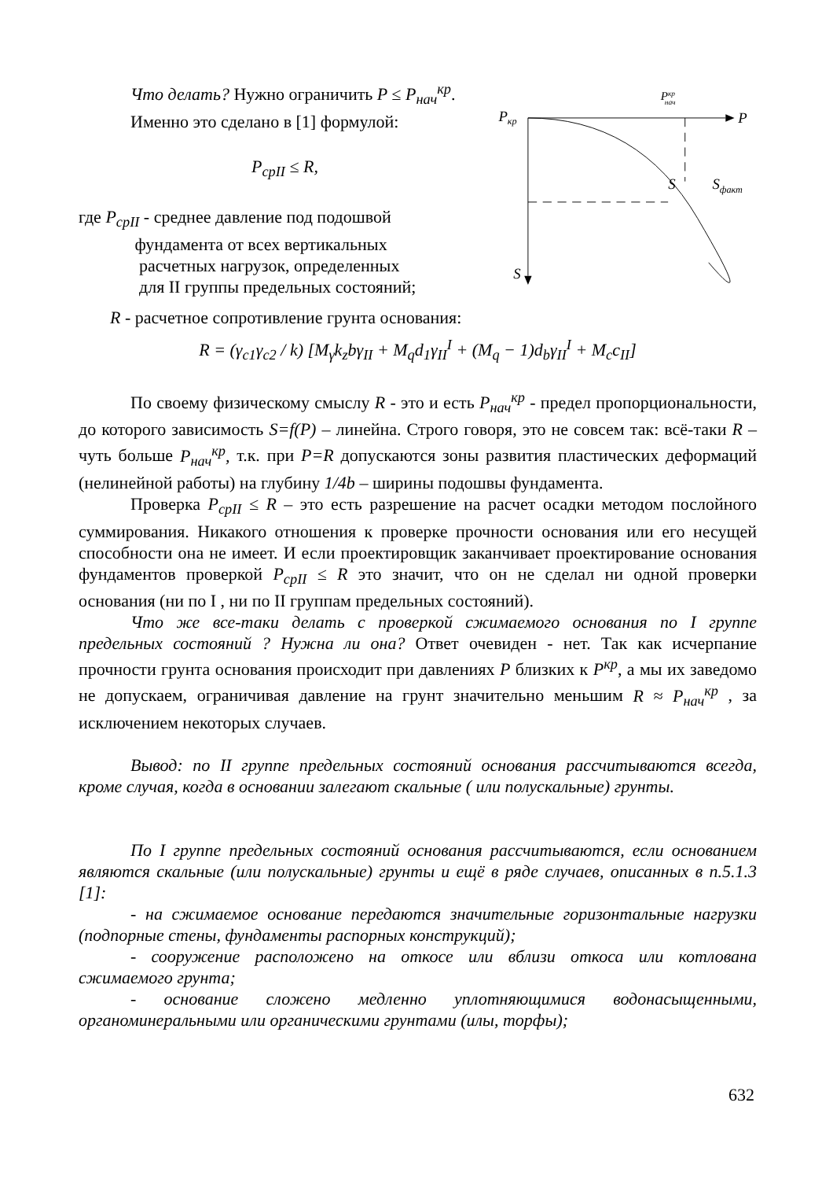Что делать? Нужно ограничить P ≤ P<sub>нач</sub><sup>кр</sup>.
Именно это сделано в [1] формулой:
P<sub>срII</sub> ≤ R,
где P<sub>срII</sub> - среднее давление под подошвой
фундамента от всех вертикальных
расчетных нагрузок, определенных
для II группы предельных состояний;
Pкрнач
Pкр
P
S
S
Sфакт
R - расчетное сопротивление грунта основания:
R = (γ<sub>c1</sub>γ<sub>c2</sub> / k) [M<sub>γ</sub>k<sub>z</sub>bγ<sub>II</sub> + M<sub>q</sub>d<sub>1</sub>γ<sub>II</sub><sup>I</sup> + (M<sub>q</sub> − 1)d<sub>b</sub>γ<sub>II</sub><sup>I</sup> + M<sub>c</sub>c<sub>II</sub>]
По своему физическому смыслу R - это и есть P<sub>нач</sub><sup>кр</sup> - предел пропорциональности, до которого зависимость S=f(P) – линейна. Строго говоря, это не совсем так: всё-таки R – чуть больше P<sub>нач</sub><sup>кр</sup>, т.к. при P=R допускаются зоны развития пластических деформаций (нелинейной работы) на глубину 1/4b – ширины подошвы фундамента.
Проверка P<sub>срII</sub> ≤ R – это есть разрешение на расчет осадки методом послойного суммирования. Никакого отношения к проверке прочности основания или его несущей способности она не имеет. И если проектировщик заканчивает проектирование основания фундаментов проверкой P<sub>срII</sub> ≤ R это значит, что он не сделал ни одной проверки основания (ни по I , ни по II группам предельных состояний).
Что же все-таки делать с проверкой сжимаемого основания по I группе предельных состояний ? Нужна ли она? Ответ очевиден - нет. Так как исчерпание прочности грунта основания происходит при давлениях P близких к P<sup>кр</sup>, а мы их заведомо не допускаем, ограничивая давление на грунт значительно меньшим R ≈ P<sub>нач</sub><sup>кр</sup> , за исключением некоторых случаев.
Вывод: по II группе предельных состояний основания рассчитываются всегда, кроме случая, когда в основании залегают скальные ( или полускальные) грунты.
По I группе предельных состояний основания рассчитываются, если основанием являются скальные (или полускальные) грунты и ещё в ряде случаев, описанных в п.5.1.3 [1]:
- на сжимаемое основание передаются значительные горизонтальные нагрузки (подпорные стены, фундаменты распорных конструкций);
- сооружение расположено на откосе или вблизи откоса или котлована сжимаемого грунта;
- основание сложено медленно уплотняющимися водонасыщенными, органоминеральными или органическими грунтами (илы, торфы);
632